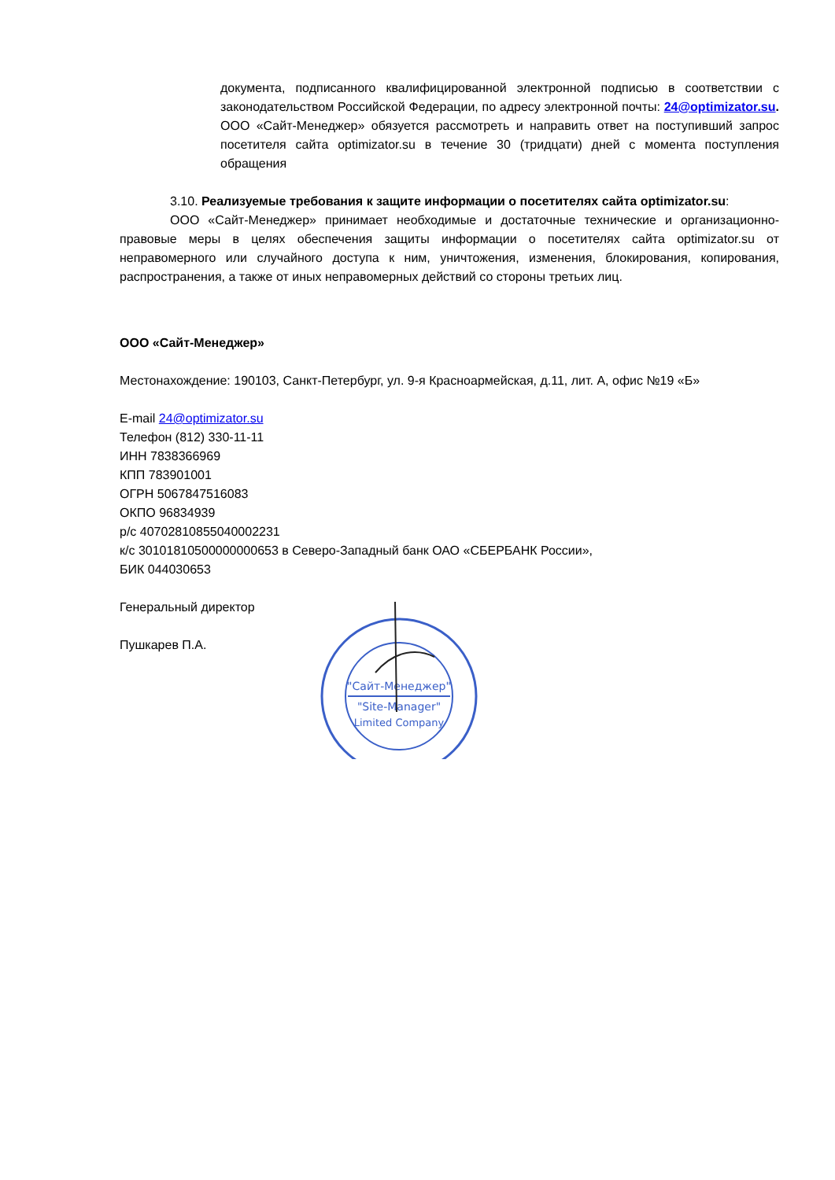документа, подписанного квалифицированной электронной подписью в соответствии с законодательством Российской Федерации, по адресу электронной почты: 24@optimizator.su. ООО «Сайт-Менеджер» обязуется рассмотреть и направить ответ на поступивший запрос посетителя сайта optimizator.su в течение 30 (тридцати) дней с момента поступления обращения
3.10. Реализуемые требования к защите информации о посетителях сайта optimizator.su:
ООО «Сайт-Менеджер» принимает необходимые и достаточные технические и организационно-правовые меры в целях обеспечения защиты информации о посетителях сайта optimizator.su от неправомерного или случайного доступа к ним, уничтожения, изменения, блокирования, копирования, распространения, а также от иных неправомерных действий со стороны третьих лиц.
ООО «Сайт-Менеджер»
Местонахождение: 190103, Санкт-Петербург, ул. 9-я Красноармейская, д.11, лит. А, офис №19 «Б»
E-mail 24@optimizator.su
Телефон (812) 330-11-11
ИНН 7838366969
КПП 783901001
ОГРН 5067847516083
ОКПО 96834939
р/с 40702810855040002231
к/с 30101810500000000653 в Северо-Западный банк ОАО «СБЕРБАНК России»,
БИК 044030653
Генеральный директор
Пушкарев П.А.
"Сайт-Менеджер"
"Site-Manager"
Limited Company